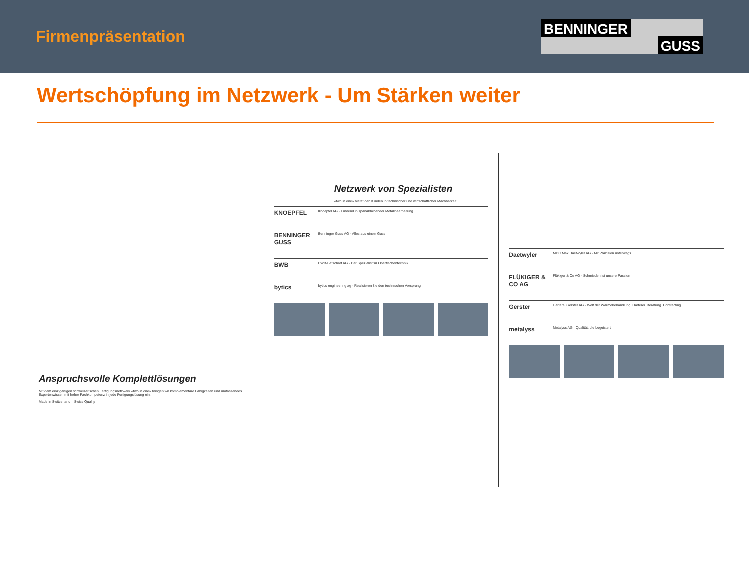Firmenpräsentation
BENNINGER GUSS
Wertschöpfung im Netzwerk - Um Stärken weiter
Anspruchsvolle Komplettlösungen
Mit dem einzigartigen schweizerischen Fertigungsnetzwerk «two in one» bringen wir komplementäre Fähigkeiten und umfassendes Expertenwissen mit hoher Fachkompetenz in jede Fertigungslösung ein.
Made in Switzerland – Swiss Quality
Netzwerk von Spezialisten
«two in one» bietet den Kunden in technischer und wirtschaftlicher Machbarkeit...
KNOEPFEL Knoepfel AG · Führend in spanabhebender Metallbearbeitung
BENNINGER GUSS Benninger Guss AG · Alles aus einem Guss
BWB BWB-Betschart AG · Der Spezialist für Oberflächentechnik
bytics bytics engineering ag · Realisieren Sie den technischen Vorsprung
Daetwyler MDC Max Daetwyler AG · Mit Präzision unterwegs
FLÜKIGER & CO AG Flükiger & Co AG · Schmieden ist unsere Passion
Gerster Härterei Gerster AG · Welt der Wärmebehandlung. Härterei. Beratung. Contracting.
metalyss Metalyss AG · Qualität, die begeistert